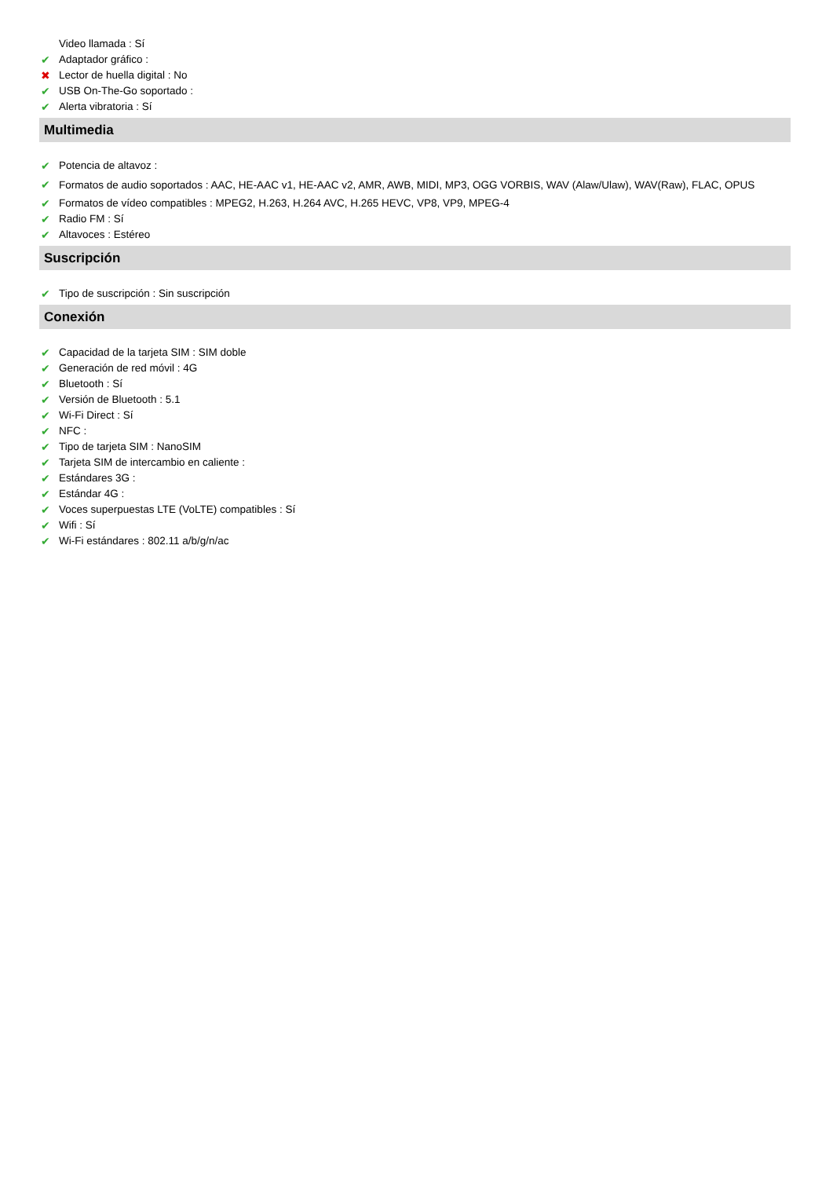Video llamada : Sí
✔ Adaptador gráfico :
✖ Lector de huella digital : No
✔ USB On-The-Go soportado :
✔ Alerta vibratoria : Sí
Multimedia
✔ Potencia de altavoz :
✔ Formatos de audio soportados : AAC, HE-AAC v1, HE-AAC v2, AMR, AWB, MIDI, MP3, OGG VORBIS, WAV (Alaw/Ulaw), WAV(Raw), FLAC, OPUS
✔ Formatos de vídeo compatibles : MPEG2, H.263, H.264 AVC, H.265 HEVC, VP8, VP9, MPEG-4
✔ Radio FM : Sí
✔ Altavoces : Estéreo
Suscripción
✔ Tipo de suscripción : Sin suscripción
Conexión
✔ Capacidad de la tarjeta SIM : SIM doble
✔ Generación de red móvil : 4G
✔ Bluetooth : Sí
✔ Versión de Bluetooth : 5.1
✔ Wi-Fi Direct : Sí
✔ NFC :
✔ Tipo de tarjeta SIM : NanoSIM
✔ Tarjeta SIM de intercambio en caliente :
✔ Estándares 3G :
✔ Estándar 4G :
✔ Voces superpuestas LTE (VoLTE) compatibles : Sí
✔ Wifi : Sí
✔ Wi-Fi estándares : 802.11 a/b/g/n/ac